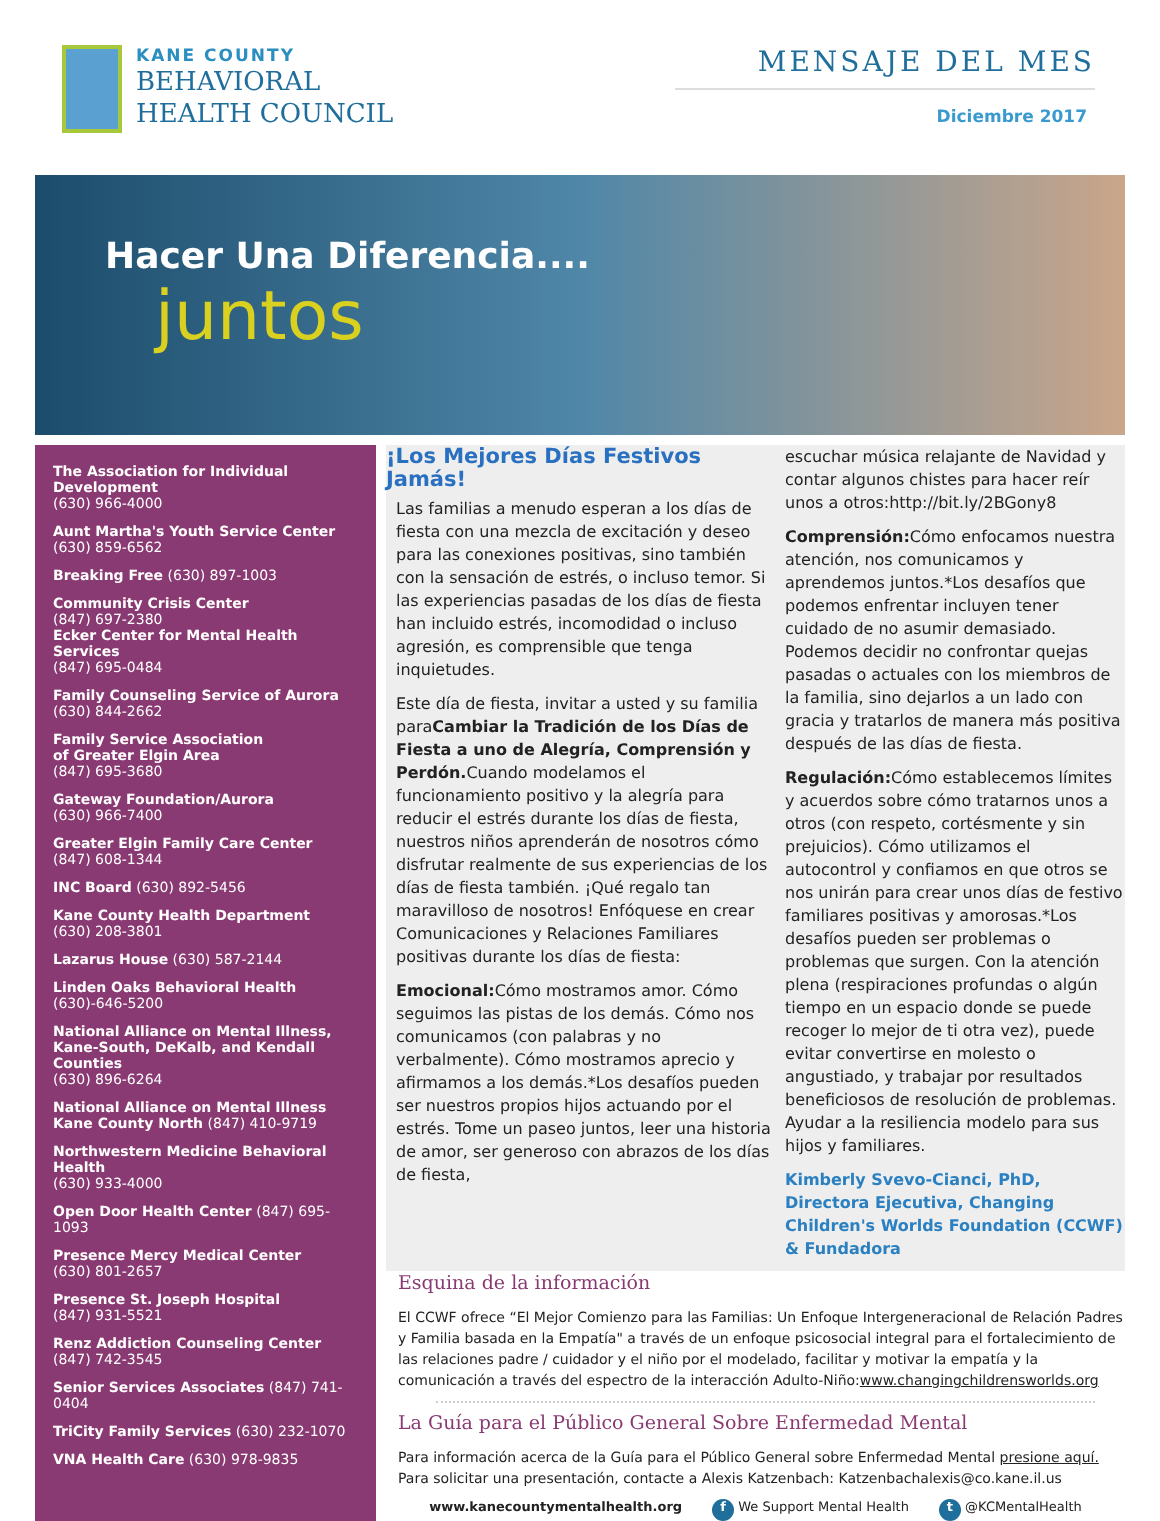KANE COUNTY
BEHAVIORAL
HEALTH COUNCIL
MENSAJE DEL MES
Diciembre 2017
Hacer Una Diferencia....
juntos
The Association for Individual Development
(630) 966-4000
Aunt Martha's Youth Service Center
(630) 859-6562
Breaking Free (630) 897-1003
Community Crisis Center
(847) 697-2380
Ecker Center for Mental Health Services
(847) 695-0484
Family Counseling Service of Aurora
(630) 844-2662
Family Service Association
of Greater Elgin Area
(847) 695-3680
Gateway Foundation/Aurora
(630) 966-7400
Greater Elgin Family Care Center
(847) 608-1344
INC Board (630) 892-5456
Kane County Health Department
(630) 208-3801
Lazarus House (630) 587-2144
Linden Oaks Behavioral Health
(630)-646-5200
National Alliance on Mental Illness, Kane-South, DeKalb, and Kendall Counties
(630) 896-6264
National Alliance on Mental Illness
Kane County North (847) 410-9719
Northwestern Medicine Behavioral Health
(630) 933-4000
Open Door Health Center (847) 695-1093
Presence Mercy Medical Center
(630) 801-2657
Presence St. Joseph Hospital
(847) 931-5521
Renz Addiction Counseling Center
(847) 742-3545
Senior Services Associates (847) 741-0404
TriCity Family Services (630) 232-1070
VNA Health Care (630) 978-9835
¡Los Mejores Días Festivos Jamás!
Las familias a menudo esperan a los días de fiesta con una mezcla de excitación y deseo para las conexiones positivas, sino también con la sensación de estrés, o incluso temor. Si las experiencias pasadas de los días de fiesta han incluido estrés, incomodidad o incluso agresión, es comprensible que tenga inquietudes.
Este día de fiesta, invitar a usted y su familia paraCambiar la Tradición de los Días de Fiesta a uno de Alegría, Comprensión y Perdón. Cuando modelamos el funcionamiento positivo y la alegría para reducir el estrés durante los días de fiesta, nuestros niños aprenderán de nosotros cómo disfrutar realmente de sus experiencias de los días de fiesta también. ¡Qué regalo tan maravilloso de nosotros! Enfóquese en crear Comunicaciones y Relaciones Familiares positivas durante los días de fiesta:
Emocional: Cómo mostramos amor. Cómo seguimos las pistas de los demás. Cómo nos comunicamos (con palabras y no verbalmente). Cómo mostramos aprecio y afirmamos a los demás.*Los desafíos pueden ser nuestros propios hijos actuando por el estrés. Tome un paseo juntos, leer una historia de amor, ser generoso con abrazos de los días de fiesta,
escuchar música relajante de Navidad y contar algunos chistes para hacer reír unos a otros:http://bit.ly/2BGony8
Comprensión: Cómo enfocamos nuestra atención, nos comunicamos y aprendemos juntos.*Los desafíos que podemos enfrentar incluyen tener cuidado de no asumir demasiado. Podemos decidir no confrontar quejas pasadas o actuales con los miembros de la familia, sino dejarlos a un lado con gracia y tratarlos de manera más positiva después de las días de fiesta.
Regulación: Cómo establecemos límites y acuerdos sobre cómo tratarnos unos a otros (con respeto, cortésmente y sin prejuicios). Cómo utilizamos el autocontrol y confiamos en que otros se nos unirán para crear unos días de festivo familiares positivas y amorosas.*Los desafíos pueden ser problemas o problemas que surgen. Con la atención plena (respiraciones profundas o algún tiempo en un espacio donde se puede recoger lo mejor de ti otra vez), puede evitar convertirse en molesto o angustiado, y trabajar por resultados beneficiosos de resolución de problemas. Ayudar a la resiliencia modelo para sus hijos y familiares.
Kimberly Svevo-Cianci, PhD, Directora Ejecutiva, Changing Children's Worlds Foundation (CCWF) & Fundadora
Esquina de la información
El CCWF ofrece “El Mejor Comienzo para las Familias: Un Enfoque Intergeneracional de Relación Padres y Familia basada en la Empatía" a través de un enfoque psicosocial integral para el fortalecimiento de las relaciones padre / cuidador y el niño por el modelado, facilitar y motivar la empatía y la comunicación a través del espectro de la interacción Adulto-Niño:www.changingchildrensworlds.org
La Guía para el Público General Sobre Enfermedad Mental
Para información acerca de la Guía para el Público General sobre Enfermedad Mental presione aquí. Para solicitar una presentación, contacte a Alexis Katzenbach: Katzenbachalexis@co.kane.il.us
www.kanecountymentalhealth.org f We Support Mental Health t @KCMentalHealth